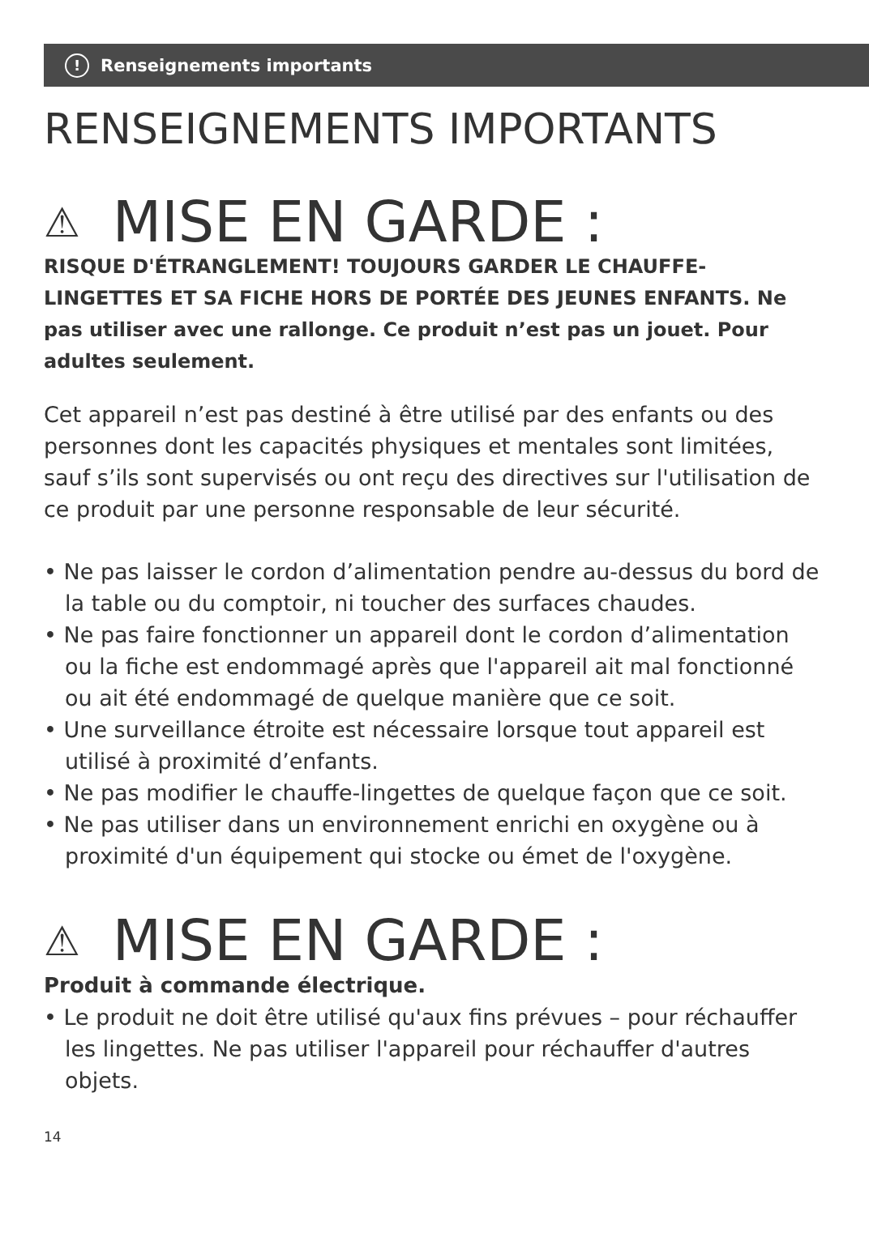! Renseignements importants
RENSEIGNEMENTS IMPORTANTS
⚠ MISE EN GARDE :
RISQUE D'ÉTRANGLEMENT! TOUJOURS GARDER LE CHAUFFE-LINGETTES ET SA FICHE HORS DE PORTÉE DES JEUNES ENFANTS. Ne pas utiliser avec une rallonge. Ce produit n’est pas un jouet. Pour adultes seulement.
Cet appareil n’est pas destiné à être utilisé par des enfants ou des personnes dont les capacités physiques et mentales sont limitées, sauf s’ils sont supervisés ou ont reçu des directives sur l'utilisation de ce produit par une personne responsable de leur sécurité.
• Ne pas laisser le cordon d’alimentation pendre au-dessus du bord de la table ou du comptoir, ni toucher des surfaces chaudes.
• Ne pas faire fonctionner un appareil dont le cordon d’alimentation ou la fiche est endommagé après que l'appareil ait mal fonctionné ou ait été endommagé de quelque manière que ce soit.
• Une surveillance étroite est nécessaire lorsque tout appareil est utilisé à proximité d’enfants.
• Ne pas modifier le chauffe-lingettes de quelque façon que ce soit.
• Ne pas utiliser dans un environnement enrichi en oxygène ou à proximité d'un équipement qui stocke ou émet de l'oxygène.
⚠ MISE EN GARDE :
Produit à commande électrique.
• Le produit ne doit être utilisé qu'aux fins prévues – pour réchauffer les lingettes. Ne pas utiliser l'appareil pour réchauffer d'autres objets.
14